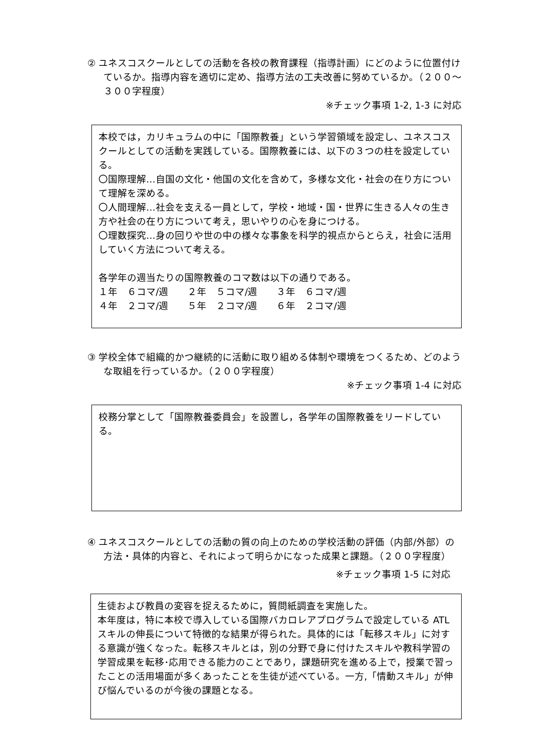② ユネスコスクールとしての活動を各校の教育課程（指導計画）にどのように位置付けているか。指導内容を適切に定め、指導方法の工夫改善に努めているか。（２００～３００字程度）
※チェック事項 1-2, 1-3 に対応
本校では，カリキュラムの中に「国際教養」という学習領域を設定し、ユネスコスクールとしての活動を実践している。国際教養には、以下の３つの柱を設定している。
〇国際理解…自国の文化・他国の文化を含めて，多様な文化・社会の在り方について理解を深める。
〇人間理解…社会を支える一員として，学校・地域・国・世界に生きる人々の生き方や社会の在り方について考え，思いやりの心を身につける。
〇理数探究…身の回りや世の中の様々な事象を科学的視点からとらえ，社会に活用していく方法について考える。
各学年の週当たりの国際教養のコマ数は以下の通りである。
１年　６コマ/週　　２年　５コマ/週　　３年　６コマ/週
４年　２コマ/週　　５年　２コマ/週　　６年　２コマ/週
③ 学校全体で組織的かつ継続的に活動に取り組める体制や環境をつくるため、どのような取組を行っているか。（２００字程度）
※チェック事項 1-4 に対応
校務分掌として「国際教養委員会」を設置し，各学年の国際教養をリードしている。
④ ユネスコスクールとしての活動の質の向上のための学校活動の評価（内部/外部）の方法・具体的内容と、それによって明らかになった成果と課題。（２００字程度）
※チェック事項 1-5 に対応
生徒および教員の変容を捉えるために，質問紙調査を実施した。
本年度は，特に本校で導入している国際バカロレアプログラムで設定している ATL スキルの伸長について特徴的な結果が得られた。具体的には「転移スキル」に対する意識が強くなった。転移スキルとは，別の分野で身に付けたスキルや教科学習の学習成果を転移･応用できる能力のことであり，課題研究を進める上で，授業で習ったことの活用場面が多くあったことを生徒が述べている。一方,「情動スキル」が伸び悩んでいるのが今後の課題となる。